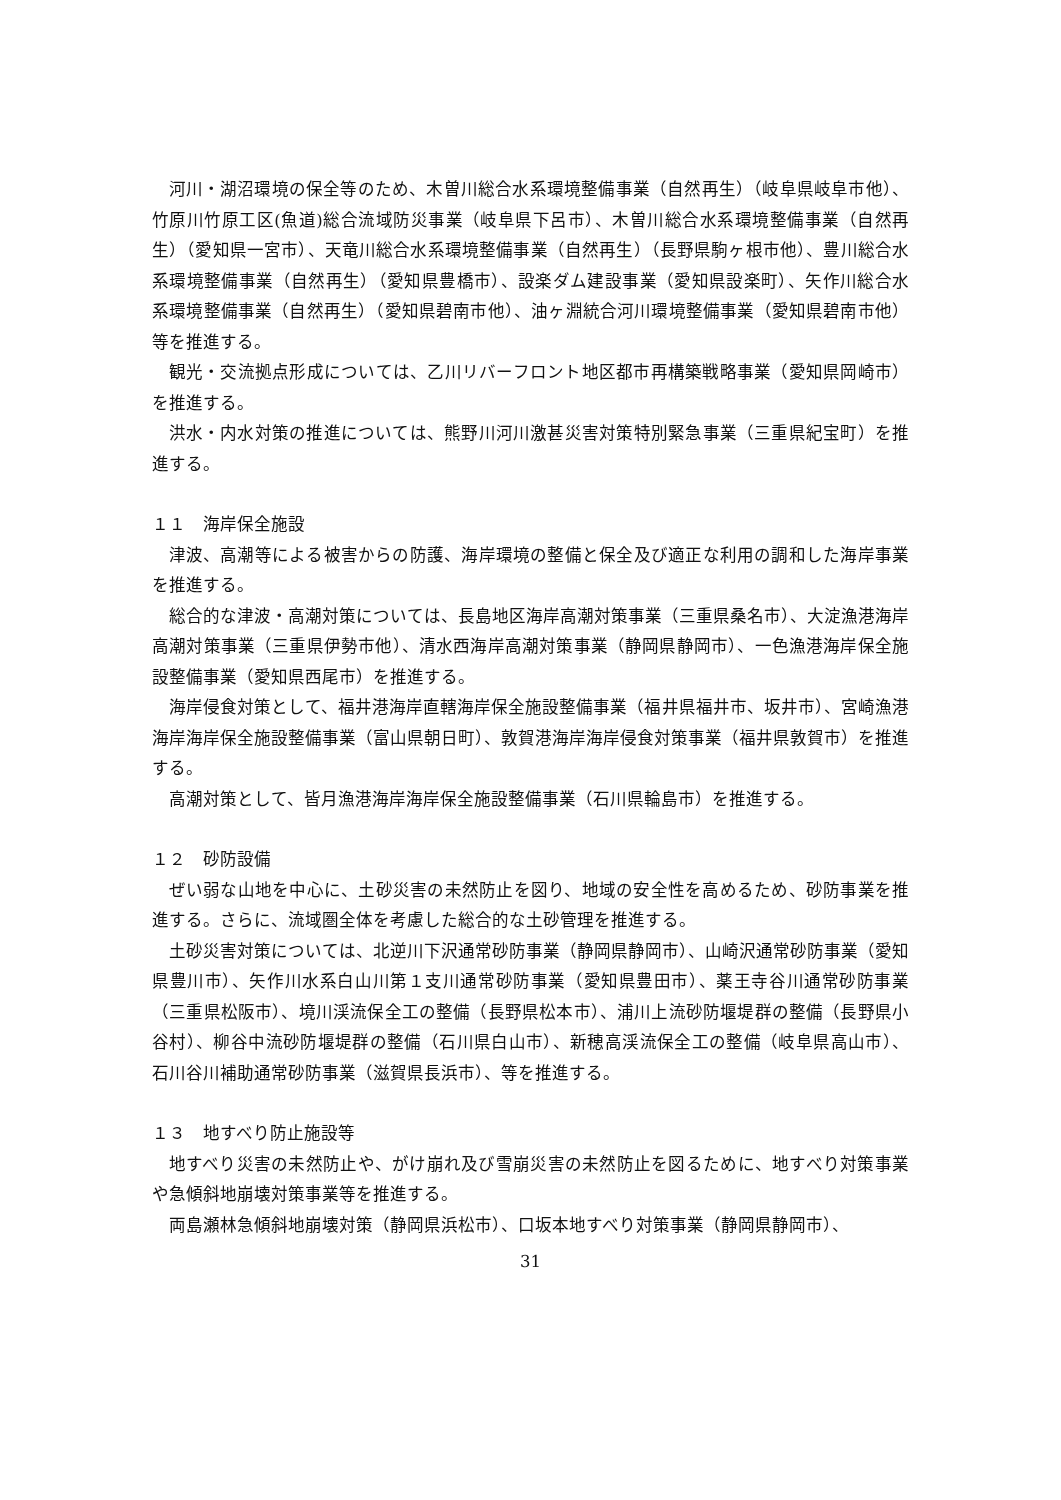河川・湖沼環境の保全等のため、木曽川総合水系環境整備事業（自然再生）（岐阜県岐阜市他）、竹原川竹原工区(魚道)総合流域防災事業（岐阜県下呂市）、木曽川総合水系環境整備事業（自然再生）（愛知県一宮市）、天竜川総合水系環境整備事業（自然再生）（長野県駒ヶ根市他）、豊川総合水系環境整備事業（自然再生）（愛知県豊橋市）、設楽ダム建設事業（愛知県設楽町）、矢作川総合水系環境整備事業（自然再生）（愛知県碧南市他）、油ヶ淵統合河川環境整備事業（愛知県碧南市他）等を推進する。
観光・交流拠点形成については、乙川リバーフロント地区都市再構築戦略事業（愛知県岡崎市）を推進する。
洪水・内水対策の推進については、熊野川河川激甚災害対策特別緊急事業（三重県紀宝町）を推進する。
１１　海岸保全施設
津波、高潮等による被害からの防護、海岸環境の整備と保全及び適正な利用の調和した海岸事業を推進する。
総合的な津波・高潮対策については、長島地区海岸高潮対策事業（三重県桑名市）、大淀漁港海岸高潮対策事業（三重県伊勢市他）、清水西海岸高潮対策事業（静岡県静岡市）、一色漁港海岸保全施設整備事業（愛知県西尾市）を推進する。
海岸侵食対策として、福井港海岸直轄海岸保全施設整備事業（福井県福井市、坂井市）、宮崎漁港海岸海岸保全施設整備事業（富山県朝日町）、敦賀港海岸海岸侵食対策事業（福井県敦賀市）を推進する。
高潮対策として、皆月漁港海岸海岸保全施設整備事業（石川県輪島市）を推進する。
１２　砂防設備
ぜい弱な山地を中心に、土砂災害の未然防止を図り、地域の安全性を高めるため、砂防事業を推進する。さらに、流域圏全体を考慮した総合的な土砂管理を推進する。
土砂災害対策については、北逆川下沢通常砂防事業（静岡県静岡市）、山崎沢通常砂防事業（愛知県豊川市）、矢作川水系白山川第１支川通常砂防事業（愛知県豊田市）、薬王寺谷川通常砂防事業（三重県松阪市）、境川渓流保全工の整備（長野県松本市）、浦川上流砂防堰堤群の整備（長野県小谷村）、柳谷中流砂防堰堤群の整備（石川県白山市）、新穂高渓流保全工の整備（岐阜県高山市）、石川谷川補助通常砂防事業（滋賀県長浜市）、等を推進する。
１３　地すべり防止施設等
地すべり災害の未然防止や、がけ崩れ及び雪崩災害の未然防止を図るために、地すべり対策事業や急傾斜地崩壊対策事業等を推進する。
両島瀬林急傾斜地崩壊対策（静岡県浜松市）、口坂本地すべり対策事業（静岡県静岡市）、
31